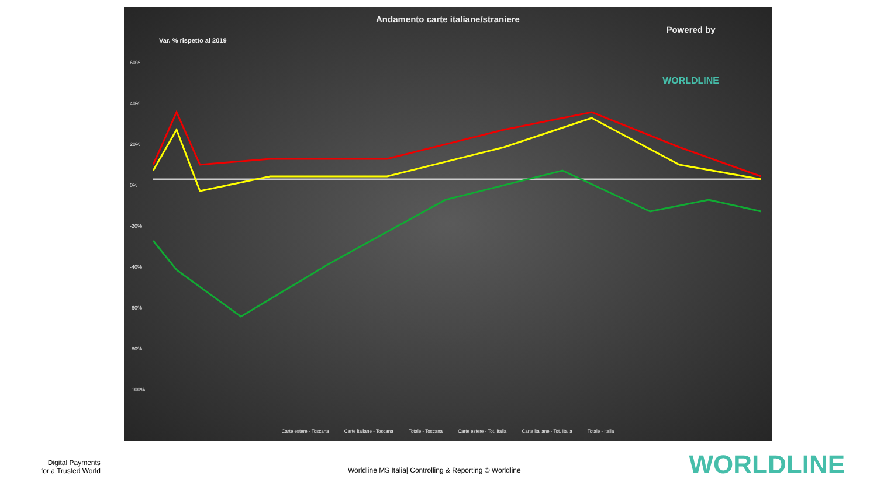Andamento carte italiane/straniere
Var. % rispetto al 2019
Powered by
WORLDLINE
60%
40%
20%
0%
-20%
-40%
-60%
-80%
-100%
Carte estere - Toscana Carte italiane - Toscana Totale - Toscana Carte estere - Tot. Italia Carte italiane - Tot. Italia Totale - Italia
Digital Payments
for a Trusted World
Worldline MS Italia| Controlling & Reporting © Worldline
WORLDLINE